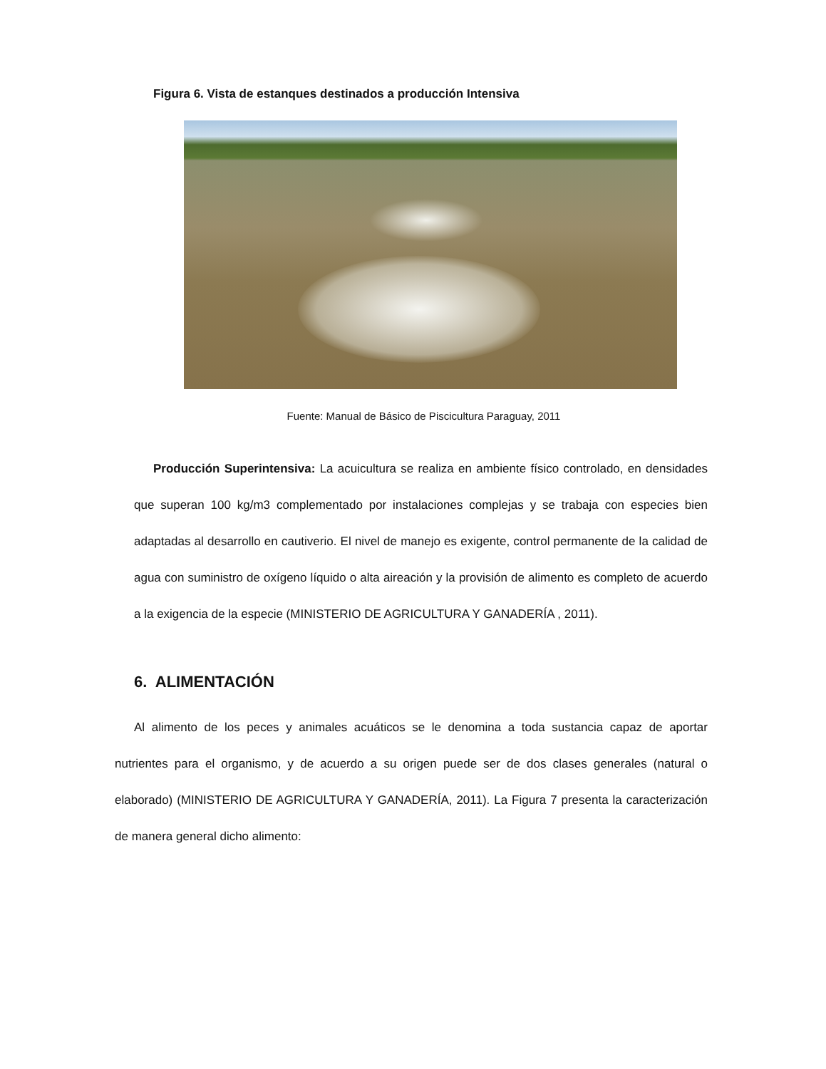Figura 6. Vista de estanques destinados a producción Intensiva
Fuente: Manual de Básico de Piscicultura Paraguay, 2011
Producción Superintensiva: La acuicultura se realiza en ambiente físico controlado, en densidades que superan 100 kg/m3 complementado por instalaciones complejas y se trabaja con especies bien adaptadas al desarrollo en cautiverio. El nivel de manejo es exigente, control permanente de la calidad de agua con suministro de oxígeno líquido o alta aireación y la provisión de alimento es completo de acuerdo a la exigencia de la especie (MINISTERIO DE AGRICULTURA Y GANADERÍA , 2011).
6. ALIMENTACIÓN
Al alimento de los peces y animales acuáticos se le denomina a toda sustancia capaz de aportar nutrientes para el organismo, y de acuerdo a su origen puede ser de dos clases generales (natural o elaborado) (MINISTERIO DE AGRICULTURA Y GANADERÍA, 2011). La Figura 7 presenta la caracterización de manera general dicho alimento: